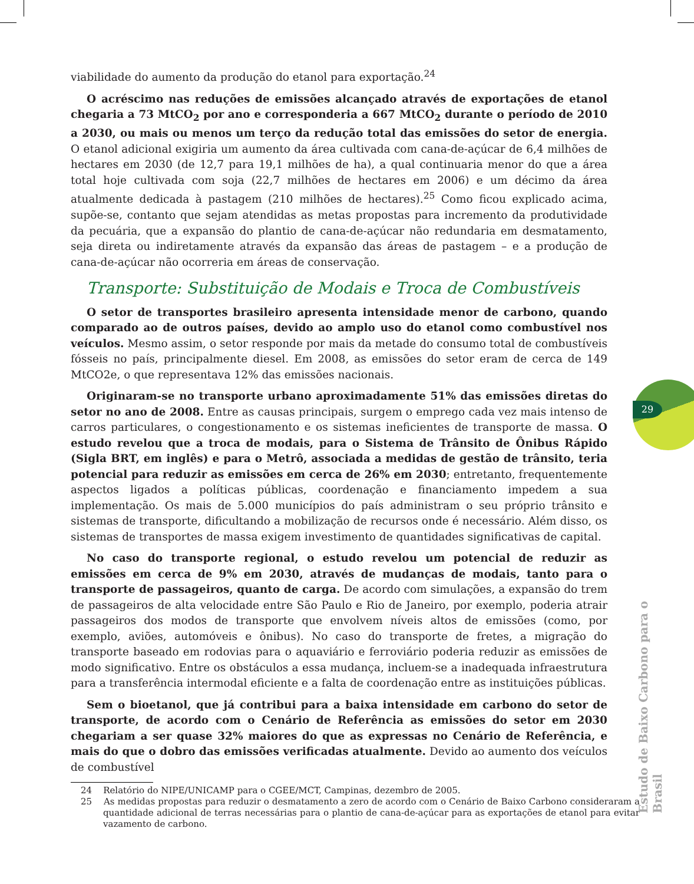viabilidade do aumento da produção do etanol para exportação.<sup>24</sup>
O acréscimo nas reduções de emissões alcançado através de exportações de etanol chegaria a 73 MtCO<sub>2</sub> por ano e corresponderia a 667 MtCO<sub>2</sub> durante o período de 2010 a 2030, ou mais ou menos um terço da redução total das emissões do setor de energia. O etanol adicional exigiria um aumento da área cultivada com cana-de-açúcar de 6,4 milhões de hectares em 2030 (de 12,7 para 19,1 milhões de ha), a qual continuaria menor do que a área total hoje cultivada com soja (22,7 milhões de hectares em 2006) e um décimo da área atualmente dedicada à pastagem (210 milhões de hectares).<sup>25</sup> Como ficou explicado acima, supõe-se, contanto que sejam atendidas as metas propostas para incremento da produtividade da pecuária, que a expansão do plantio de cana-de-açúcar não redundaria em desmatamento, seja direta ou indiretamente através da expansão das áreas de pastagem – e a produção de cana-de-açúcar não ocorreria em áreas de conservação.
Transporte: Substituição de Modais e Troca de Combustíveis
O setor de transportes brasileiro apresenta intensidade menor de carbono, quando comparado ao de outros países, devido ao amplo uso do etanol como combustível nos veículos. Mesmo assim, o setor responde por mais da metade do consumo total de combustíveis fósseis no país, principalmente diesel. Em 2008, as emissões do setor eram de cerca de 149 MtCO2e, o que representava 12% das emissões nacionais.
Originaram-se no transporte urbano aproximadamente 51% das emissões diretas do setor no ano de 2008. Entre as causas principais, surgem o emprego cada vez mais intenso de carros particulares, o congestionamento e os sistemas ineficientes de transporte de massa. O estudo revelou que a troca de modais, para o Sistema de Trânsito de Ônibus Rápido (Sigla BRT, em inglês) e para o Metrô, associada a medidas de gestão de trânsito, teria potencial para reduzir as emissões em cerca de 26% em 2030; entretanto, frequentemente aspectos ligados a políticas públicas, coordenação e financiamento impedem a sua implementação. Os mais de 5.000 municípios do país administram o seu próprio trânsito e sistemas de transporte, dificultando a mobilização de recursos onde é necessário. Além disso, os sistemas de transportes de massa exigem investimento de quantidades significativas de capital.
No caso do transporte regional, o estudo revelou um potencial de reduzir as emissões em cerca de 9% em 2030, através de mudanças de modais, tanto para o transporte de passageiros, quanto de carga. De acordo com simulações, a expansão do trem de passageiros de alta velocidade entre São Paulo e Rio de Janeiro, por exemplo, poderia atrair passageiros dos modos de transporte que envolvem níveis altos de emissões (como, por exemplo, aviões, automóveis e ônibus). No caso do transporte de fretes, a migração do transporte baseado em rodovias para o aquaviário e ferroviário poderia reduzir as emissões de modo significativo. Entre os obstáculos a essa mudança, incluem-se a inadequada infraestrutura para a transferência intermodal eficiente e a falta de coordenação entre as instituições públicas.
Sem o bioetanol, que já contribui para a baixa intensidade em carbono do setor de transporte, de acordo com o Cenário de Referência as emissões do setor em 2030 chegariam a ser quase 32% maiores do que as expressas no Cenário de Referência, e mais do que o dobro das emissões verificadas atualmente. Devido ao aumento dos veículos de combustível
24 Relatório do NIPE/UNICAMP para o CGEE/MCT, Campinas, dezembro de 2005.
25 As medidas propostas para reduzir o desmatamento a zero de acordo com o Cenário de Baixo Carbono consideraram a quantidade adicional de terras necessárias para o plantio de cana-de-açúcar para as exportações de etanol para evitar vazamento de carbono.
29
Estudo de Baixo Carbono para o Brasil